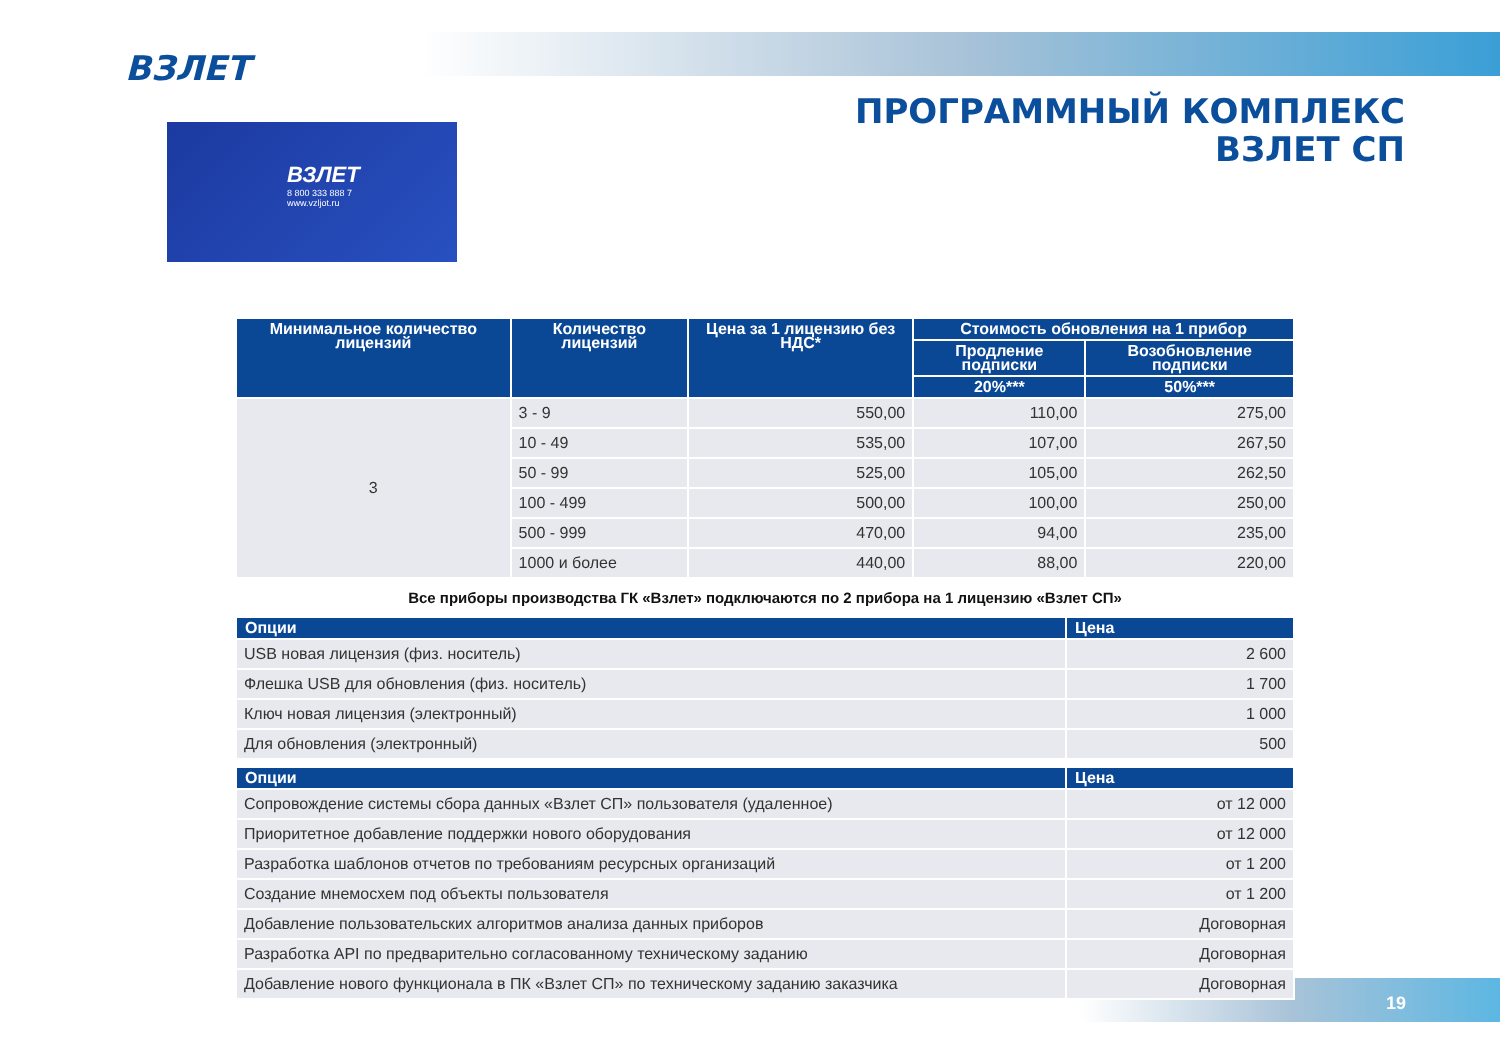ВЗЛЕТ
ПРОГРАММНЫЙ КОМПЛЕКС
ВЗЛЕТ СП
ВЗЛЕТ
8 800 333 888 7
www.vzljot.ru
| Минимальное количество лицензий | Количество лицензий | Цена за 1 лицензию без НДС* | Стоимость обновления на 1 прибор | |
| --- | --- | --- | --- | --- |
| | | | Продление подписки | Возобновление подписки |
| | | | 20%*** | 50%*** |
| 3 | 3 - 9 | 550,00 | 110,00 | 275,00 |
| | 10 - 49 | 535,00 | 107,00 | 267,50 |
| | 50 - 99 | 525,00 | 105,00 | 262,50 |
| | 100 - 499 | 500,00 | 100,00 | 250,00 |
| | 500 - 999 | 470,00 | 94,00 | 235,00 |
| | 1000 и более | 440,00 | 88,00 | 220,00 |
Все приборы производства ГК «Взлет» подключаются по 2 прибора на 1 лицензию «Взлет СП»
| Опции | Цена |
| --- | --- |
| USB новая лицензия (физ. носитель) | 2 600 |
| Флешка USB для обновления (физ. носитель) | 1 700 |
| Ключ новая лицензия (электронный) | 1 000 |
| Для обновления (электронный) | 500 |
| Опции | Цена |
| --- | --- |
| Сопровождение системы сбора данных «Взлет СП» пользователя (удаленное) | от 12 000 |
| Приоритетное добавление поддержки нового оборудования | от 12 000 |
| Разработка шаблонов отчетов по требованиям ресурсных организаций | от 1 200 |
| Создание мнемосхем под объекты пользователя | от 1 200 |
| Добавление пользовательских алгоритмов анализа данных приборов | Договорная |
| Разработка API по предварительно согласованному техническому заданию | Договорная |
| Добавление нового функционала в ПК «Взлет СП» по техническому заданию заказчика | Договорная |
19